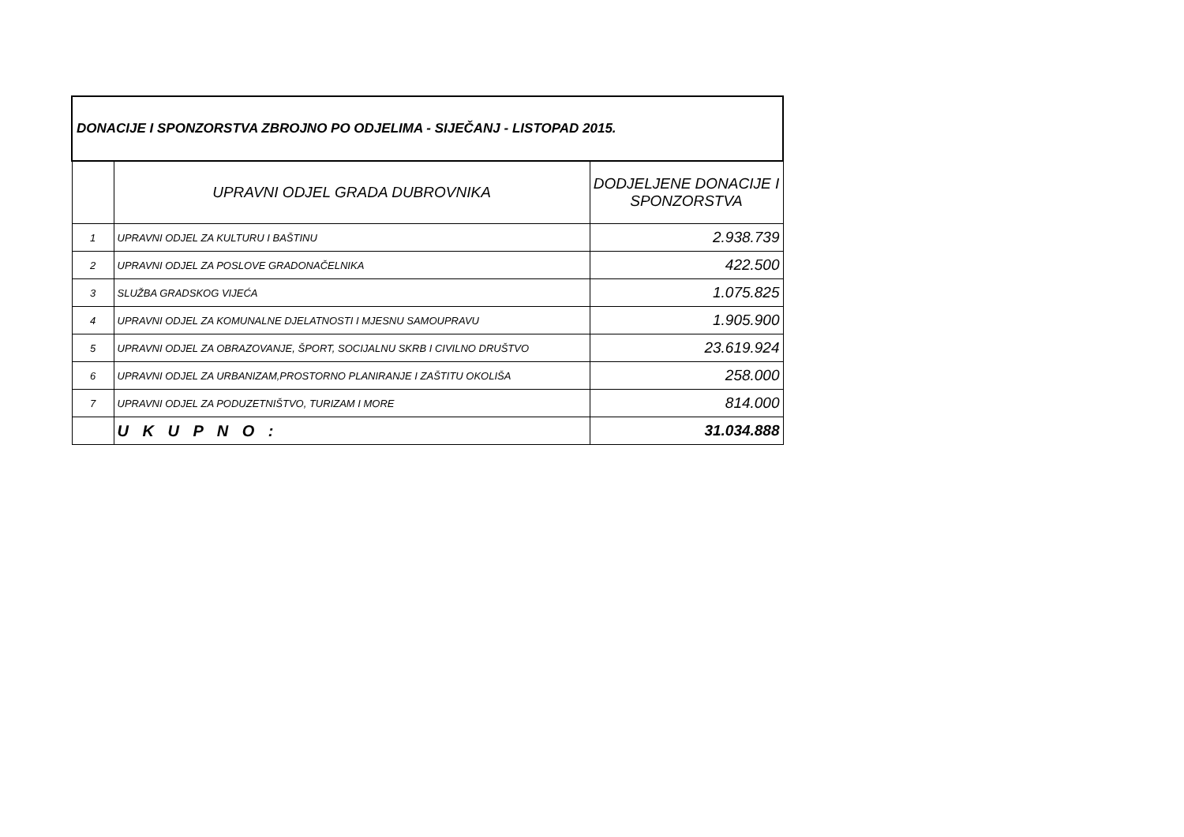| DONACIJE I SPONZORSTVA ZBROJNO PO ODJELIMA - SIJEČANJ - LISTOPAD 2015. | | |
| --- | --- | --- |
| | UPRAVNI ODJEL GRADA DUBROVNIKA | DODJELJENE DONACIJE I SPONZORSTVA |
| 1 | UPRAVNI ODJEL ZA KULTURU I BAŠTINU | 2.938.739 |
| 2 | UPRAVNI ODJEL ZA POSLOVE GRADONAČELNIKA | 422.500 |
| 3 | SLUŽBA GRADSKOG VIJEĆA | 1.075.825 |
| 4 | UPRAVNI ODJEL ZA KOMUNALNE DJELATNOSTI I MJESNU SAMOUPRAVU | 1.905.900 |
| 5 | UPRAVNI ODJEL ZA OBRAZOVANJE, ŠPORT, SOCIJALNU SKRB I CIVILNO DRUŠTVO | 23.619.924 |
| 6 | UPRAVNI ODJEL ZA URBANIZAM,PROSTORNO PLANIRANJE I ZAŠTITU OKOLIŠA | 258.000 |
| 7 | UPRAVNI ODJEL ZA PODUZETNIŠTVO, TURIZAM I MORE | 814.000 |
| | U K U P N O : | 31.034.888 |